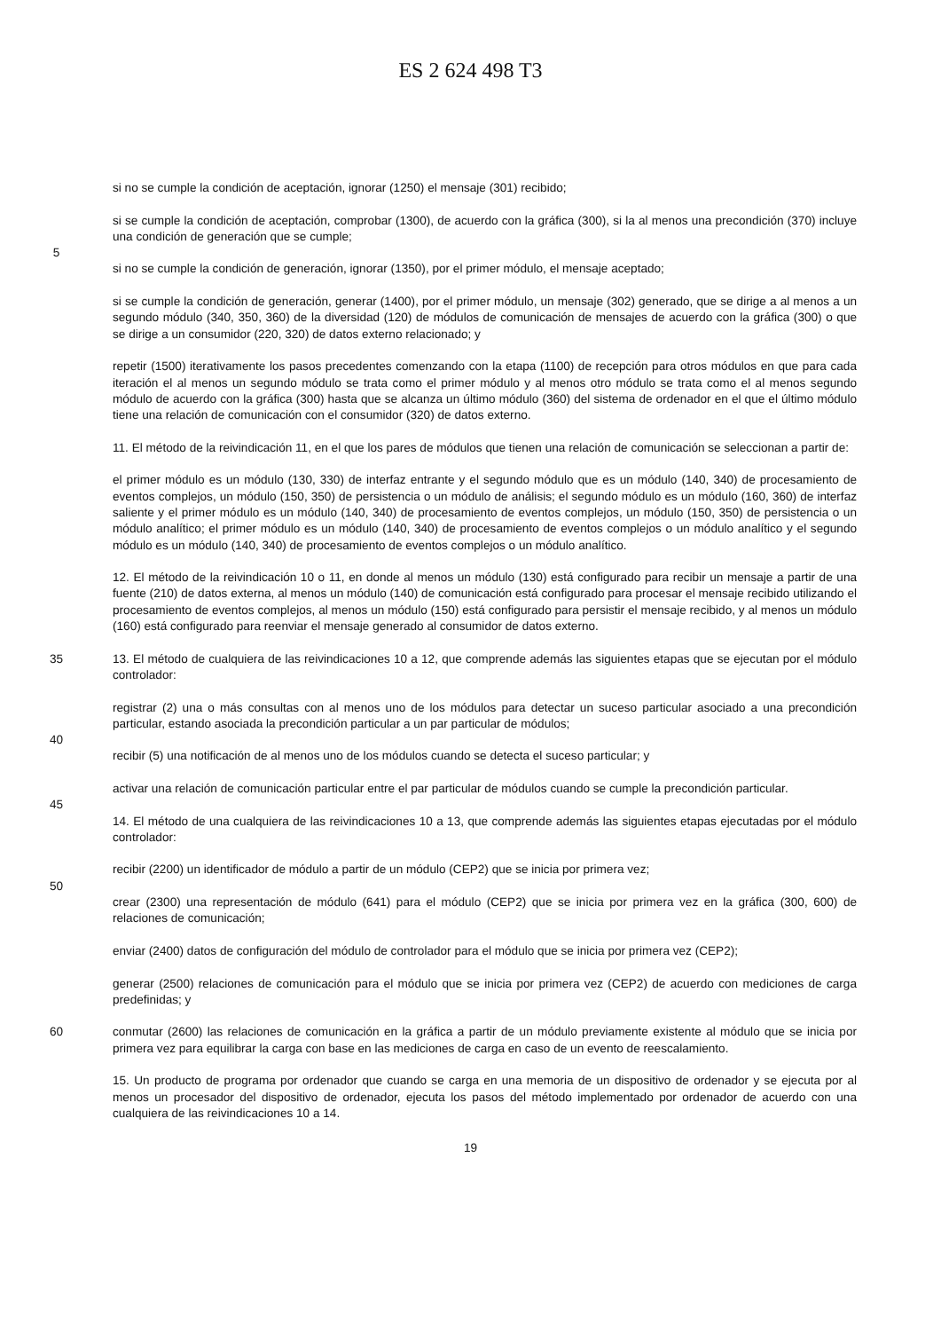ES 2 624 498 T3
si no se cumple la condición de aceptación, ignorar (1250) el mensaje (301) recibido;
si se cumple la condición de aceptación, comprobar (1300), de acuerdo con la gráfica (300), si la al menos una precondición (370) incluye una condición de generación que se cumple;
5
si no se cumple la condición de generación, ignorar (1350), por el primer módulo, el mensaje aceptado;
si se cumple la condición de generación, generar (1400), por el primer módulo, un mensaje (302) generado, que se dirige a al menos a un segundo módulo (340, 350, 360) de la diversidad (120) de módulos de comunicación de mensajes de acuerdo con la gráfica (300) o que se dirige a un consumidor (220, 320) de datos externo relacionado; y
repetir (1500) iterativamente los pasos precedentes comenzando con la etapa (1100) de recepción para otros módulos en que para cada iteración el al menos un segundo módulo se trata como el primer módulo y al menos otro módulo se trata como el al menos segundo módulo de acuerdo con la gráfica (300) hasta que se alcanza un último módulo (360) del sistema de ordenador en el que el último módulo tiene una relación de comunicación con el consumidor (320) de datos externo.
11. El método de la reivindicación 11, en el que los pares de módulos que tienen una relación de comunicación se seleccionan a partir de:
el primer módulo es un módulo (130, 330) de interfaz entrante y el segundo módulo que es un módulo (140, 340) de procesamiento de eventos complejos, un módulo (150, 350) de persistencia o un módulo de análisis; el segundo módulo es un módulo (160, 360) de interfaz saliente y el primer módulo es un módulo (140, 340) de procesamiento de eventos complejos, un módulo (150, 350) de persistencia o un módulo analítico; el primer módulo es un módulo (140, 340) de procesamiento de eventos complejos o un módulo analítico y el segundo módulo es un módulo (140, 340) de procesamiento de eventos complejos o un módulo analítico.
12. El método de la reivindicación 10 o 11, en donde al menos un módulo (130) está configurado para recibir un mensaje a partir de una fuente (210) de datos externa, al menos un módulo (140) de comunicación está configurado para procesar el mensaje recibido utilizando el procesamiento de eventos complejos, al menos un módulo (150) está configurado para persistir el mensaje recibido, y al menos un módulo (160) está configurado para reenviar el mensaje generado al consumidor de datos externo.
35 13. El método de cualquiera de las reivindicaciones 10 a 12, que comprende además las siguientes etapas que se ejecutan por el módulo controlador:
registrar (2) una o más consultas con al menos uno de los módulos para detectar un suceso particular asociado a una precondición particular, estando asociada la precondición particular a un par particular de módulos;
40
recibir (5) una notificación de al menos uno de los módulos cuando se detecta el suceso particular; y
activar una relación de comunicación particular entre el par particular de módulos cuando se cumple la precondición particular.
45
14. El método de una cualquiera de las reivindicaciones 10 a 13, que comprende además las siguientes etapas ejecutadas por el módulo controlador:
recibir (2200) un identificador de módulo a partir de un módulo (CEP2) que se inicia por primera vez;
50
crear (2300) una representación de módulo (641) para el módulo (CEP2) que se inicia por primera vez en la gráfica (300, 600) de relaciones de comunicación;
enviar (2400) datos de configuración del módulo de controlador para el módulo que se inicia por primera vez (CEP2);
generar (2500) relaciones de comunicación para el módulo que se inicia por primera vez (CEP2) de acuerdo con mediciones de carga predefinidas; y
60 conmutar (2600) las relaciones de comunicación en la gráfica a partir de un módulo previamente existente al módulo que se inicia por primera vez para equilibrar la carga con base en las mediciones de carga en caso de un evento de reescalamiento.
15. Un producto de programa por ordenador que cuando se carga en una memoria de un dispositivo de ordenador y se ejecuta por al menos un procesador del dispositivo de ordenador, ejecuta los pasos del método implementado por ordenador de acuerdo con una cualquiera de las reivindicaciones 10 a 14.
19